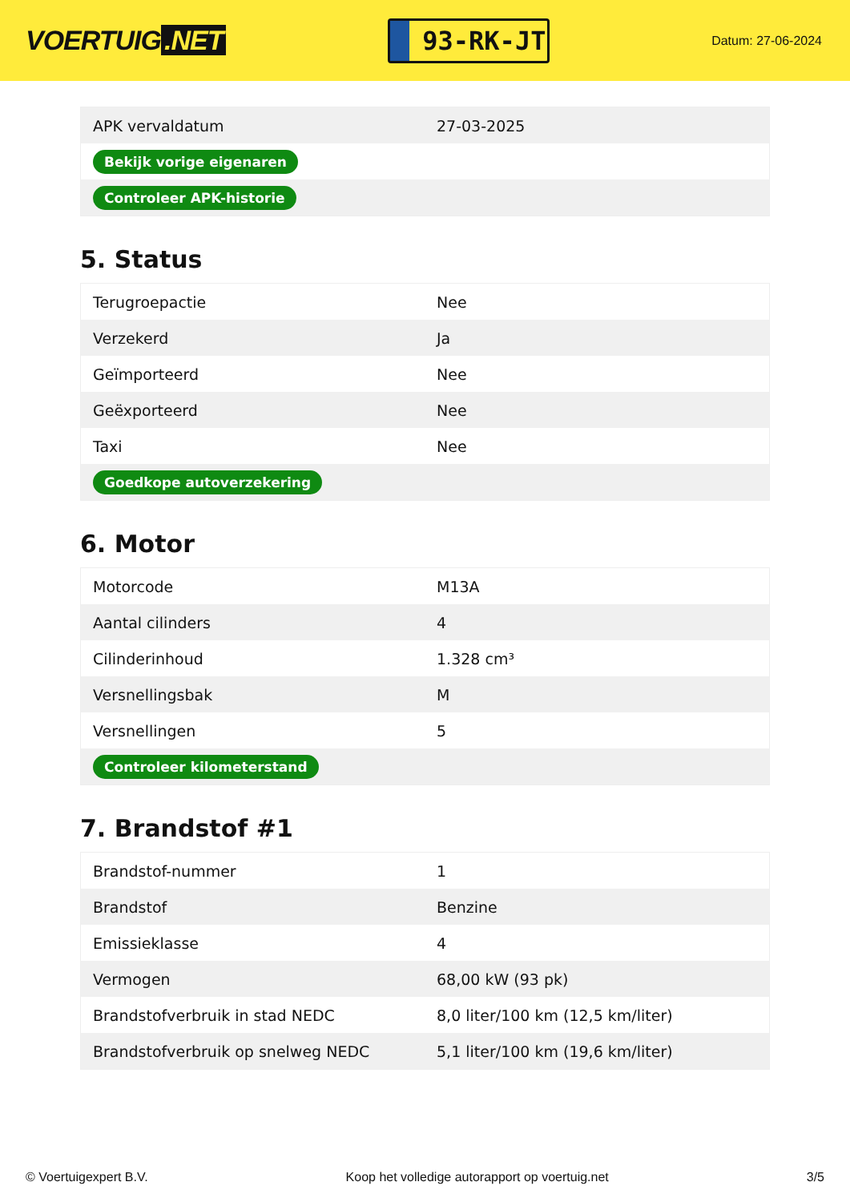VOERTUIG.NET
93-RK-JT
Datum: 27-06-2024
| APK vervaldatum | 27-03-2025 |
| Bekijk vorige eigenaren | |
| Controleer APK-historie | |
5. Status
| Terugroepactie | Nee |
| Verzekerd | Ja |
| Geïmporteerd | Nee |
| Geëxporteerd | Nee |
| Taxi | Nee |
| Goedkope autoverzekering | |
6. Motor
| Motorcode | M13A |
| Aantal cilinders | 4 |
| Cilinderinhoud | 1.328 cm³ |
| Versnellingsbak | M |
| Versnellingen | 5 |
| Controleer kilometerstand | |
7. Brandstof #1
| Brandstof-nummer | 1 |
| Brandstof | Benzine |
| Emissieklasse | 4 |
| Vermogen | 68,00 kW (93 pk) |
| Brandstofverbruik in stad NEDC | 8,0 liter/100 km (12,5 km/liter) |
| Brandstofverbruik op snelweg NEDC | 5,1 liter/100 km (19,6 km/liter) |
© Voertuigexpert B.V. Koop het volledige autorapport op voertuig.net 3/5